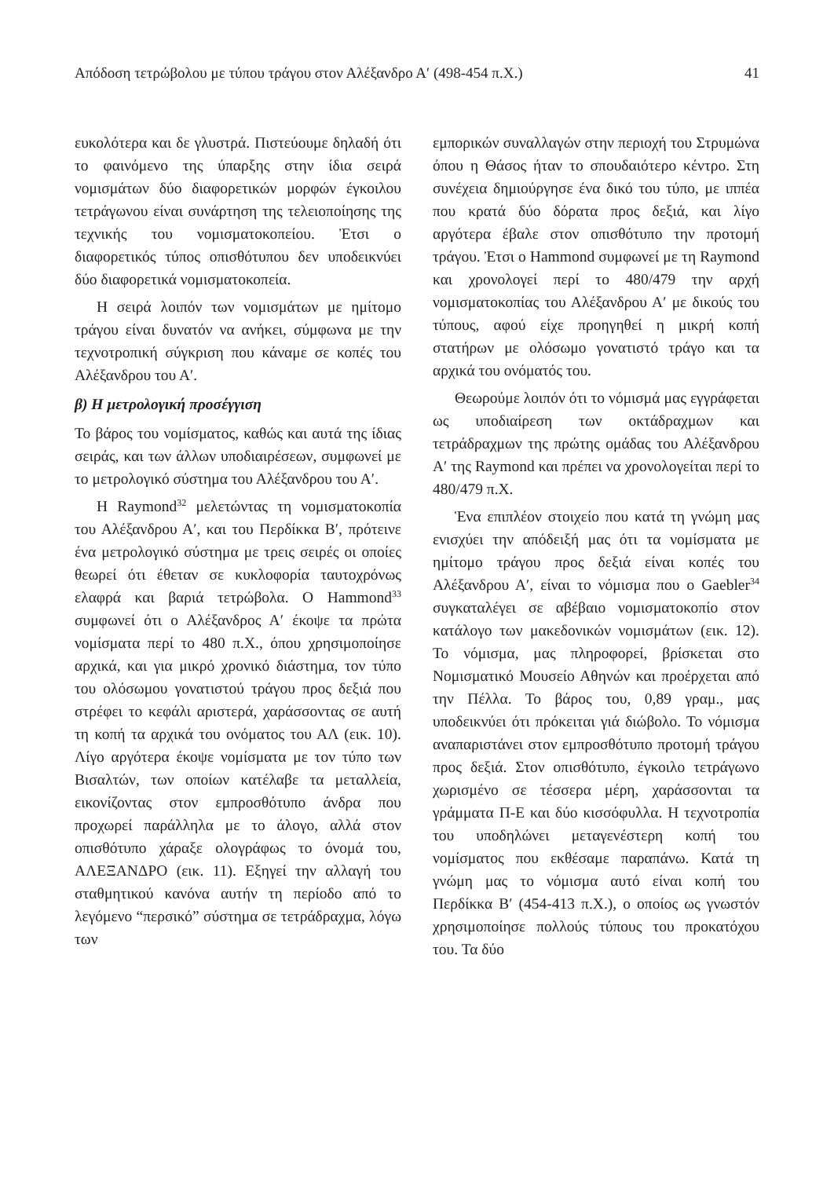Απόδοση τετρώβολου με τύπου τράγου στον Αλέξανδρο Α′ (498-454 π.Χ.) 41
ευκολότερα και δε γλυστρά. Πιστεύουμε δηλαδή ότι το φαινόμενο της ύπαρξης στην ίδια σειρά νομισμάτων δύο διαφορετικών μορφών έγκοιλου τετράγωνου είναι συνάρτηση της τελειοποίησης της τεχνικής του νομισματοκοπείου. Ἐτσι ο διαφορετικός τύπος οπισθότυπου δεν υποδεικνύει δύο διαφορετικά νομισματοκοπεία.
Η σειρά λοιπόν των νομισμάτων με ημίτομο τράγου είναι δυνατόν να ανήκει, σύμφωνα με την τεχνοτροπική σύγκριση που κάναμε σε κοπές του Αλέξανδρου του Α′.
β) Η μετρολογική προσέγγιση
Το βάρος του νομίσματος, καθώς και αυτά της ίδιας σειράς, και των άλλων υποδιαιρέσεων, συμφωνεί με το μετρολογικό σύστημα του Αλέξανδρου του Α′.
Η Raymond<sup>32</sup> μελετώντας τη νομισματοκοπία του Αλέξανδρου Α′, και του Περδίκκα Β′, πρότεινε ένα μετρολογικό σύστημα με τρεις σειρές οι οποίες θεωρεί ότι έθεταν σε κυκλοφορία ταυτοχρόνως ελαφρά και βαριά τετρώβολα. Ο Hammond<sup>33</sup> συμφωνεί ότι ο Αλέξανδρος Α′ έκοψε τα πρώτα νομίσματα περί το 480 π.Χ., όπου χρησιμοποίησε αρχικά, και για μικρό χρονικό διάστημα, τον τύπο του ολόσωμου γονατιστού τράγου προς δεξιά που στρέφει το κεφάλι αριστερά, χαράσσοντας σε αυτή τη κοπή τα αρχικά του ονόματος του ΑΛ (εικ. 10). Λίγο αργότερα έκοψε νομίσματα με τον τύπο των Βισαλτών, των οποίων κατέλαβε τα μεταλλεία, εικονίζοντας στον εμπροσθότυπο άνδρα που προχωρεί παράλληλα με το άλογο, αλλά στον οπισθότυπο χάραξε ολογράφως το όνομά του, ΑΛΕΞΑΝΔΡΟ (εικ. 11). Εξηγεί την αλλαγή του σταθμητικού κανόνα αυτήν τη περίοδο από το λεγόμενο “περσικό” σύστημα σε τετράδραχμα, λόγω των
εμπορικών συναλλαγών στην περιοχή του Στρυμώνα όπου η Θάσος ήταν το σπουδαιότερο κέντρο. Στη συνέχεια δημιούργησε ένα δικό του τύπο, με ιππέα που κρατά δύο δόρατα προς δεξιά, και λίγο αργότερα έβαλε στον οπισθότυπο την προτομή τράγου. Ἐτσι ο Hammond συμφωνεί με τη Raymond και χρονολογεί περί το 480/479 την αρχή νομισματοκοπίας του Αλέξανδρου Α′ με δικούς του τύπους, αφού είχε προηγηθεί η μικρή κοπή στατήρων με ολόσωμο γονατιστό τράγο και τα αρχικά του ονόματός του.
Θεωρούμε λοιπόν ότι το νόμισμά μας εγγράφεται ως υποδιαίρεση των οκτάδραχμων και τετράδραχμων της πρώτης ομάδας του Αλέξανδρου Α′ της Raymond και πρέπει να χρονολογείται περί το 480/479 π.Χ.
Ἑνα επιπλέον στοιχείο που κατά τη γνώμη μας ενισχύει την απόδειξή μας ότι τα νομίσματα με ημίτομο τράγου προς δεξιά είναι κοπές του Αλέξανδρου Α′, είναι το νόμισμα που ο Gaebler<sup>34</sup> συγκαταλέγει σε αβέβαιο νομισματοκοπίο στον κατάλογο των μακεδονικών νομισμάτων (εικ. 12). Το νόμισμα, μας πληροφορεί, βρίσκεται στο Νομισματικό Μουσείο Αθηνών και προέρχεται από την Πέλλα. Το βάρος του, 0,89 γραμ., μας υποδεικνύει ότι πρόκειται γιά διώβολο. Το νόμισμα αναπαριστάνει στον εμπροσθότυπο προτομή τράγου προς δεξιά. Στον οπισθότυπο, έγκοιλο τετράγωνο χωρισμένο σε τέσσερα μέρη, χαράσσονται τα γράμματα Π-Ε και δύο κισσόφυλλα. Η τεχνοτροπία του υποδηλώνει μεταγενέστερη κοπή του νομίσματος που εκθέσαμε παραπάνω. Κατά τη γνώμη μας το νόμισμα αυτό είναι κοπή του Περδίκκα Β′ (454-413 π.Χ.), ο οποίος ως γνωστόν χρησιμοποίησε πολλούς τύπους του προκατόχου του. Τα δύο